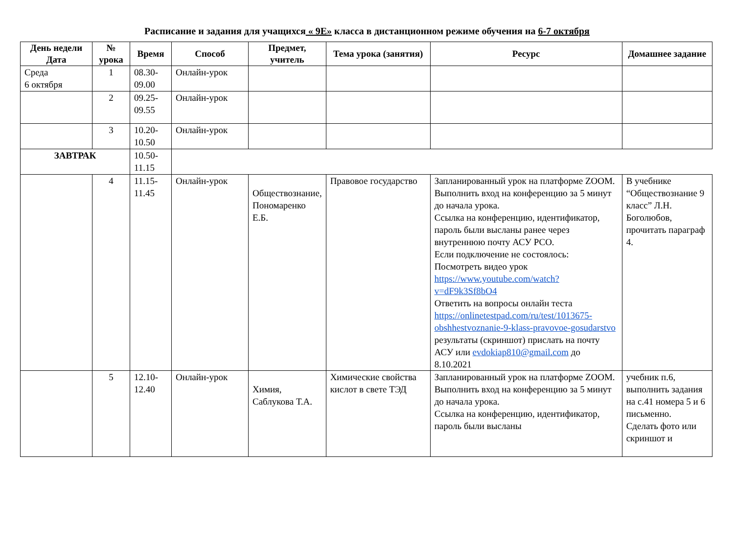Расписание и задания для учащихся « 9Е» класса в дистанционном режиме обучения на 6-7 октября
| День недели Дата | № урока | Время | Способ | Предмет, учитель | Тема урока (занятия) | Ресурс | Домашнее задание |
| --- | --- | --- | --- | --- | --- | --- | --- |
| Среда 6 октября | 1 | 08.30-09.00 | Онлайн-урок | | | | |
| | 2 | 09.25-09.55 | Онлайн-урок | | | | |
| | 3 | 10.20-10.50 | Онлайн-урок | | | | |
| ЗАВТРАК | | 10.50-11.15 | | | | | |
| | 4 | 11.15-11.45 | Онлайн-урок | Обществознание, Пономаренко Е.Б. | Правовое государство | Запланированный урок на платформе ZOOM. Выполнить вход на конференцию за 5 минут до начала урока. Ссылка на конференцию, идентификатор, пароль были высланы ранее через внутреннюю почту АСУ РСО. Если подключение не состоялось: Посмотреть видео урок https://www.youtube.com/watch?v=dF9k3Sf8bO4 Ответить на вопросы онлайн теста https://onlinetestpad.com/ru/test/1013675-obshhestvoznanie-9-klass-pravovoe-gosudarstvo результаты (скриншот) прислать на почту АСУ или evdokiap810@gmail.com до 8.10.2021 | В учебнике “Обществознание 9 класс” Л.Н. Боголюбов, прочитать параграф 4. |
| | 5 | 12.10-12.40 | Онлайн-урок | Химия, Саблукова Т.А. | Химические свойства кислот в свете ТЭД | Запланированный урок на платформе ZOOM. Выполнить вход на конференцию за 5 минут до начала урока. Ссылка на конференцию, идентификатор, пароль были высланы | учебник п.6, выполнить задания на с.41 номера 5 и 6 письменно. Сделать фото или скриншот и |